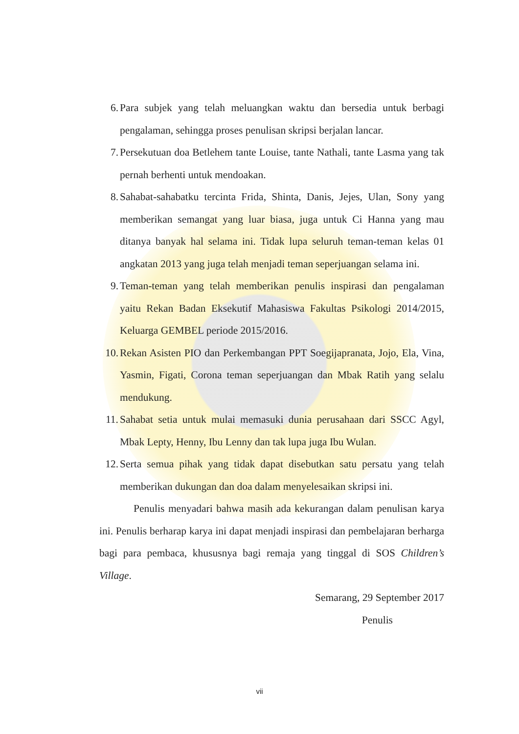6. Para subjek yang telah meluangkan waktu dan bersedia untuk berbagi pengalaman, sehingga proses penulisan skripsi berjalan lancar.
7. Persekutuan doa Betlehem tante Louise, tante Nathali, tante Lasma yang tak pernah berhenti untuk mendoakan.
8. Sahabat-sahabatku tercinta Frida, Shinta, Danis, Jejes, Ulan, Sony yang memberikan semangat yang luar biasa, juga untuk Ci Hanna yang mau ditanya banyak hal selama ini. Tidak lupa seluruh teman-teman kelas 01 angkatan 2013 yang juga telah menjadi teman seperjuangan selama ini.
9. Teman-teman yang telah memberikan penulis inspirasi dan pengalaman yaitu Rekan Badan Eksekutif Mahasiswa Fakultas Psikologi 2014/2015, Keluarga GEMBEL periode 2015/2016.
10. Rekan Asisten PIO dan Perkembangan PPT Soegijapranata, Jojo, Ela, Vina, Yasmin, Figati, Corona teman seperjuangan dan Mbak Ratih yang selalu mendukung.
11. Sahabat setia untuk mulai memasuki dunia perusahaan dari SSCC Agyl, Mbak Lepty, Henny, Ibu Lenny dan tak lupa juga Ibu Wulan.
12. Serta semua pihak yang tidak dapat disebutkan satu persatu yang telah memberikan dukungan dan doa dalam menyelesaikan skripsi ini.
Penulis menyadari bahwa masih ada kekurangan dalam penulisan karya ini. Penulis berharap karya ini dapat menjadi inspirasi dan pembelajaran berharga bagi para pembaca, khususnya bagi remaja yang tinggal di SOS Children’s Village.
Semarang, 29 September 2017
Penulis
vii